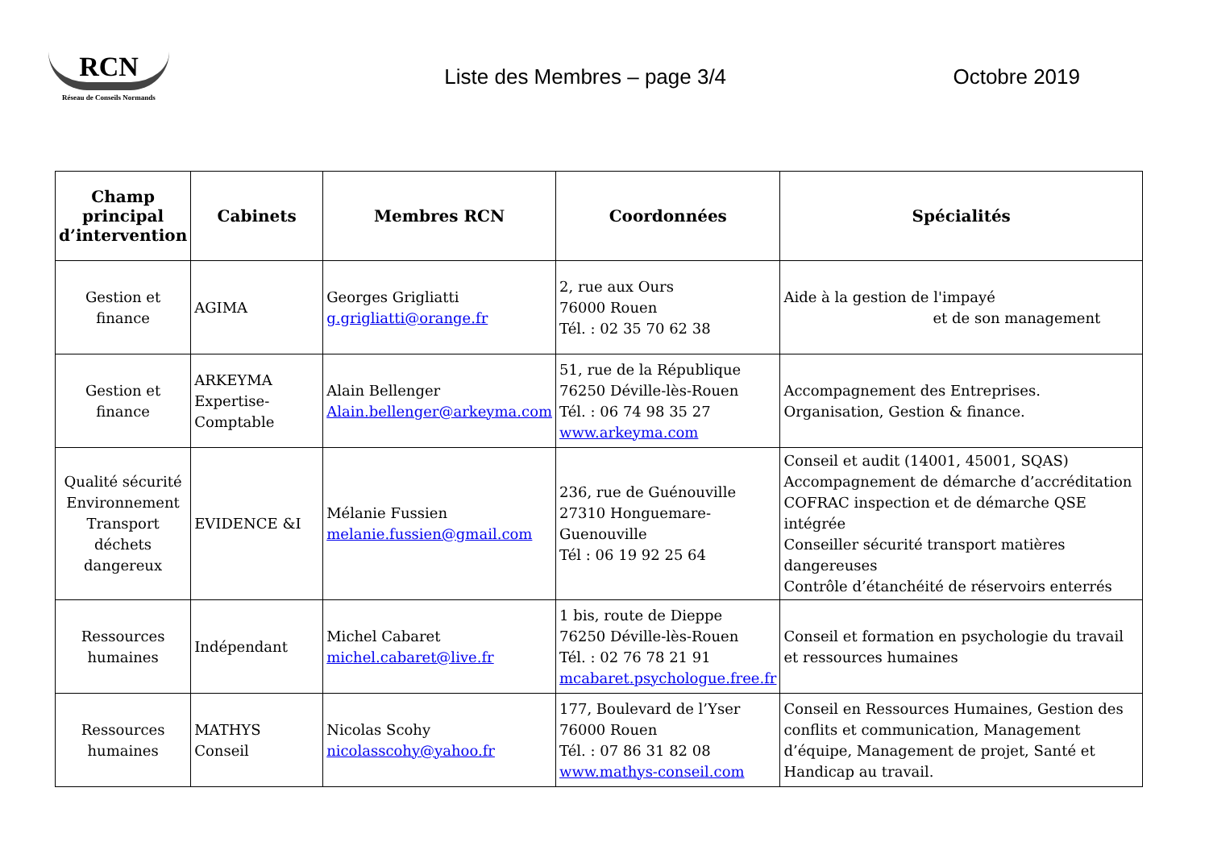RCN
Réseau de Conseils Normands
Liste des Membres – page 3/4 Octobre 2019
| Champ principal d’intervention | Cabinets | Membres RCN | Coordonnées | Spécialités |
| --- | --- | --- | --- | --- |
| Gestion et finance | AGIMA | Georges Grigliatti g.grigliatti@orange.fr | 2, rue aux Ours 76000 Rouen Tél. : 02 35 70 62 38 | Aide à la gestion de l'impayé et de son management |
| Gestion et finance | ARKEYMA Expertise-Comptable | Alain Bellenger Alain.bellenger@arkeyma.com | 51, rue de la République 76250 Déville-lès-Rouen Tél. : 06 74 98 35 27 www.arkeyma.com | Accompagnement des Entreprises. Organisation, Gestion & finance. |
| Qualité sécurité Environnement Transport déchets dangereux | EVIDENCE &I | Mélanie Fussien melanie.fussien@gmail.com | 236, rue de Guénouville 27310 Honguemare-Guenouville Tél : 06 19 92 25 64 | Conseil et audit (14001, 45001, SQAS) Accompagnement de démarche d’accréditation COFRAC inspection et de démarche QSE intégrée Conseiller sécurité transport matières dangereuses Contrôle d’étanchéité de réservoirs enterrés |
| Ressources humaines | Indépendant | Michel Cabaret michel.cabaret@live.fr | 1 bis, route de Dieppe 76250 Déville-lès-Rouen Tél. : 02 76 78 21 91 mcabaret.psychologue.free.fr | Conseil et formation en psychologie du travail et ressources humaines |
| Ressources humaines | MATHYS Conseil | Nicolas Scohy nicolasscohy@yahoo.fr | 177, Boulevard de l’Yser 76000 Rouen Tél. : 07 86 31 82 08 www.mathys-conseil.com | Conseil en Ressources Humaines, Gestion des conflits et communication, Management d’équipe, Management de projet, Santé et Handicap au travail. |